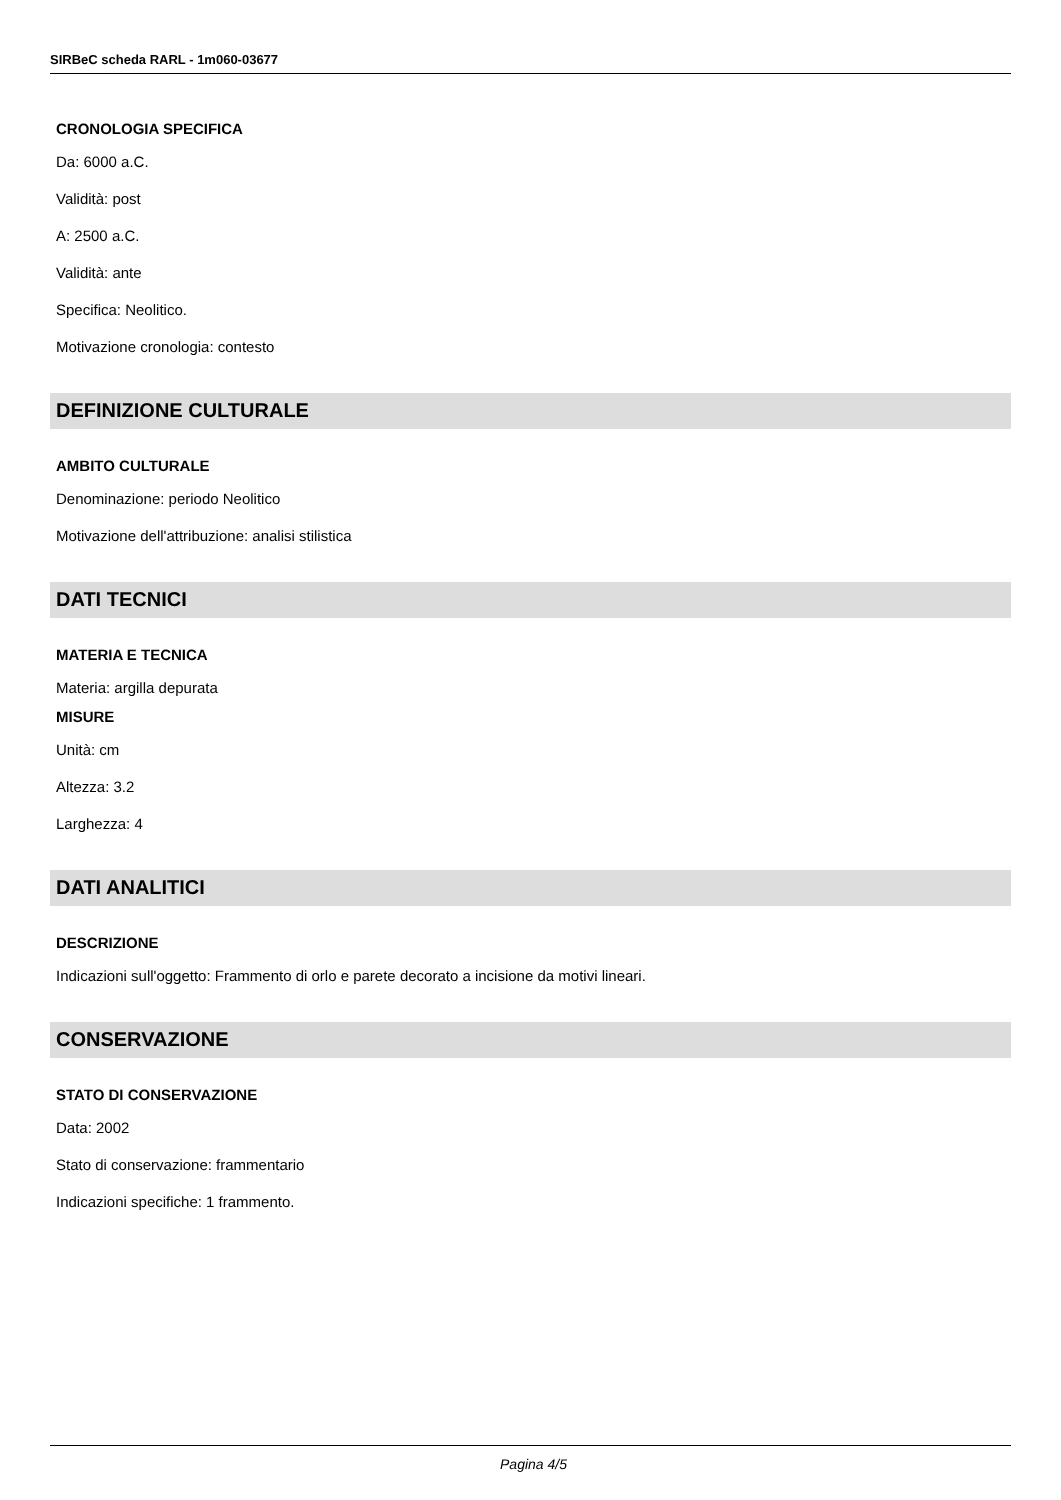SIRBeC scheda RARL - 1m060-03677
CRONOLOGIA SPECIFICA
Da: 6000 a.C.
Validità: post
A: 2500 a.C.
Validità: ante
Specifica: Neolitico.
Motivazione cronologia: contesto
DEFINIZIONE CULTURALE
AMBITO CULTURALE
Denominazione: periodo Neolitico
Motivazione dell'attribuzione: analisi stilistica
DATI TECNICI
MATERIA E TECNICA
Materia: argilla depurata
MISURE
Unità: cm
Altezza: 3.2
Larghezza: 4
DATI ANALITICI
DESCRIZIONE
Indicazioni sull'oggetto: Frammento di orlo e parete decorato a incisione da motivi lineari.
CONSERVAZIONE
STATO DI CONSERVAZIONE
Data: 2002
Stato di conservazione: frammentario
Indicazioni specifiche: 1 frammento.
Pagina 4/5